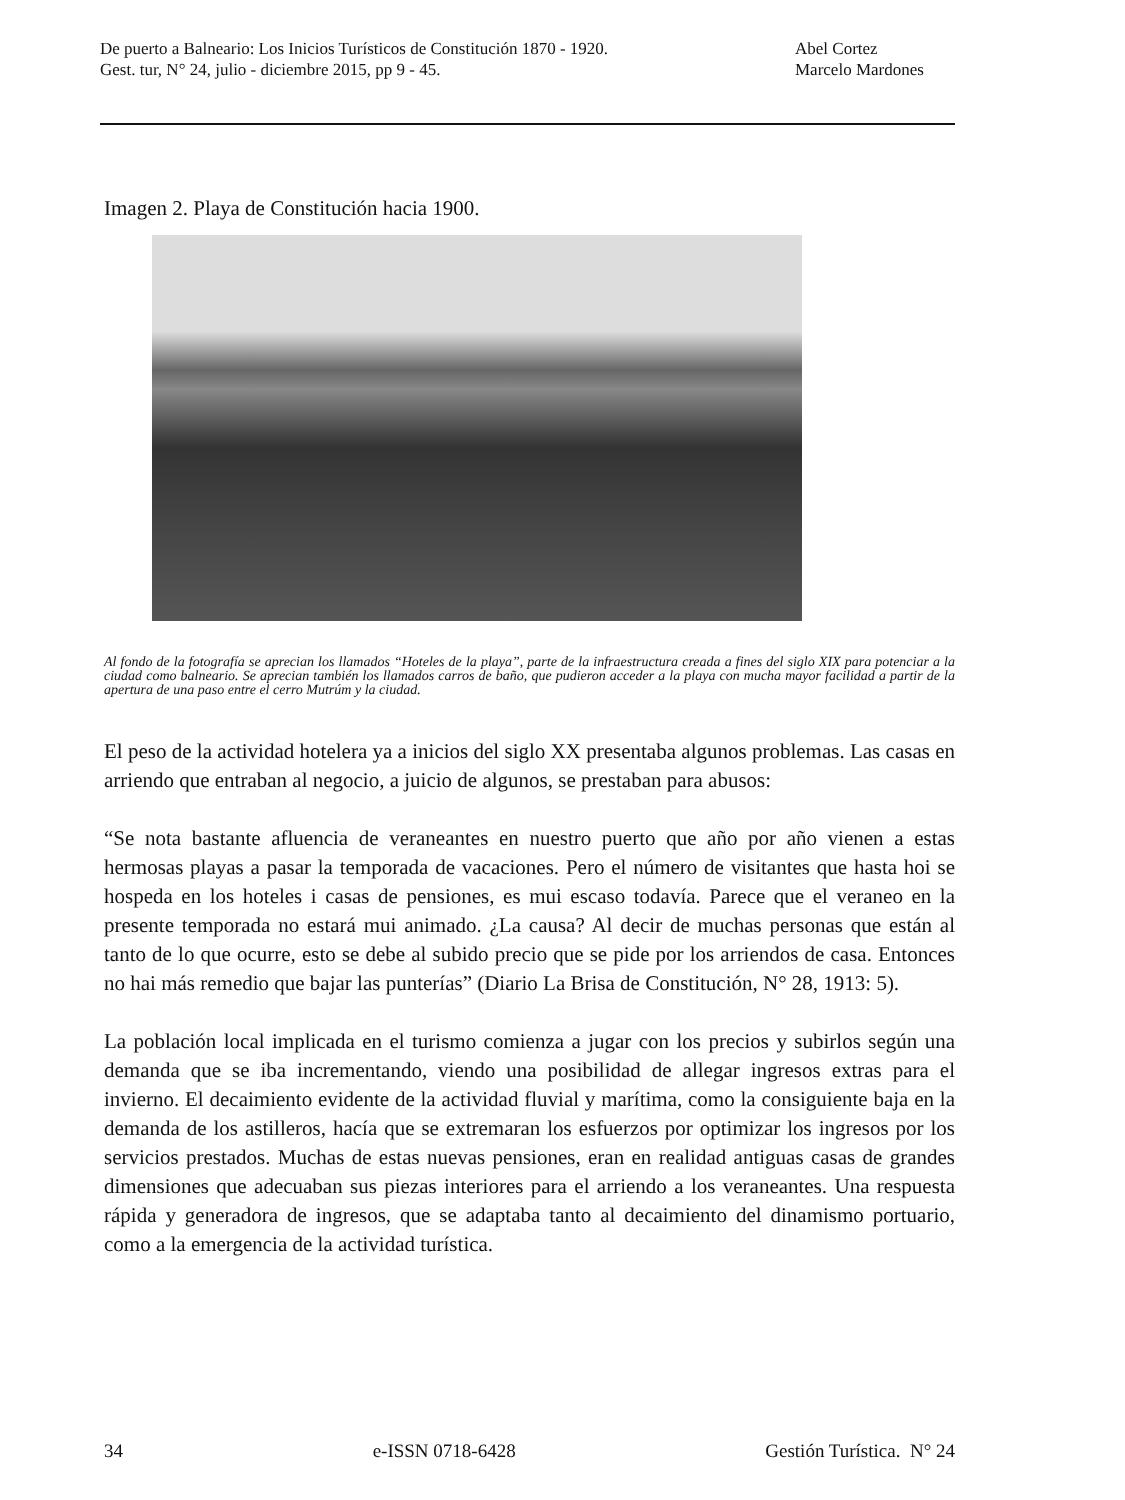De puerto a Balneario: Los Inicios Turísticos de Constitución 1870 - 1920. Abel Cortez
Gest. tur, N° 24, julio - diciembre 2015, pp 9 - 45. Marcelo Mardones
Imagen 2. Playa de Constitución hacia 1900.
Al fondo de la fotografía se aprecian los llamados “Hoteles de la playa”, parte de la infraestructura creada a fines del siglo XIX para potenciar a la ciudad como balneario. Se aprecian también los llamados carros de baño, que pudieron acceder a la playa con mucha mayor facilidad a partir de la apertura de una paso entre el cerro Mutrúm y la ciudad.
El peso de la actividad hotelera ya a inicios del siglo XX presentaba algunos problemas. Las casas en arriendo que entraban al negocio, a juicio de algunos, se prestaban para abusos:
“Se nota bastante afluencia de veraneantes en nuestro puerto que año por año vienen a estas hermosas playas a pasar la temporada de vacaciones. Pero el número de visitantes que hasta hoi se hospeda en los hoteles i casas de pensiones, es mui escaso todavía. Parece que el veraneo en la presente temporada no estará mui animado. ¿La causa? Al decir de muchas personas que están al tanto de lo que ocurre, esto se debe al subido precio que se pide por los arriendos de casa. Entonces no hai más remedio que bajar las punterías” (Diario La Brisa de Constitución, N° 28, 1913: 5).
La población local implicada en el turismo comienza a jugar con los precios y subirlos según una demanda que se iba incrementando, viendo una posibilidad de allegar ingresos extras para el invierno. El decaimiento evidente de la actividad fluvial y marítima, como la consiguiente baja en la demanda de los astilleros, hacía que se extremaran los esfuerzos por optimizar los ingresos por los servicios prestados. Muchas de estas nuevas pensiones, eran en realidad antiguas casas de grandes dimensiones que adecuaban sus piezas interiores para el arriendo a los veraneantes. Una respuesta rápida y generadora de ingresos, que se adaptaba tanto al decaimiento del dinamismo portuario, como a la emergencia de la actividad turística.
34 e-ISSN 0718-6428 Gestión Turística. N° 24